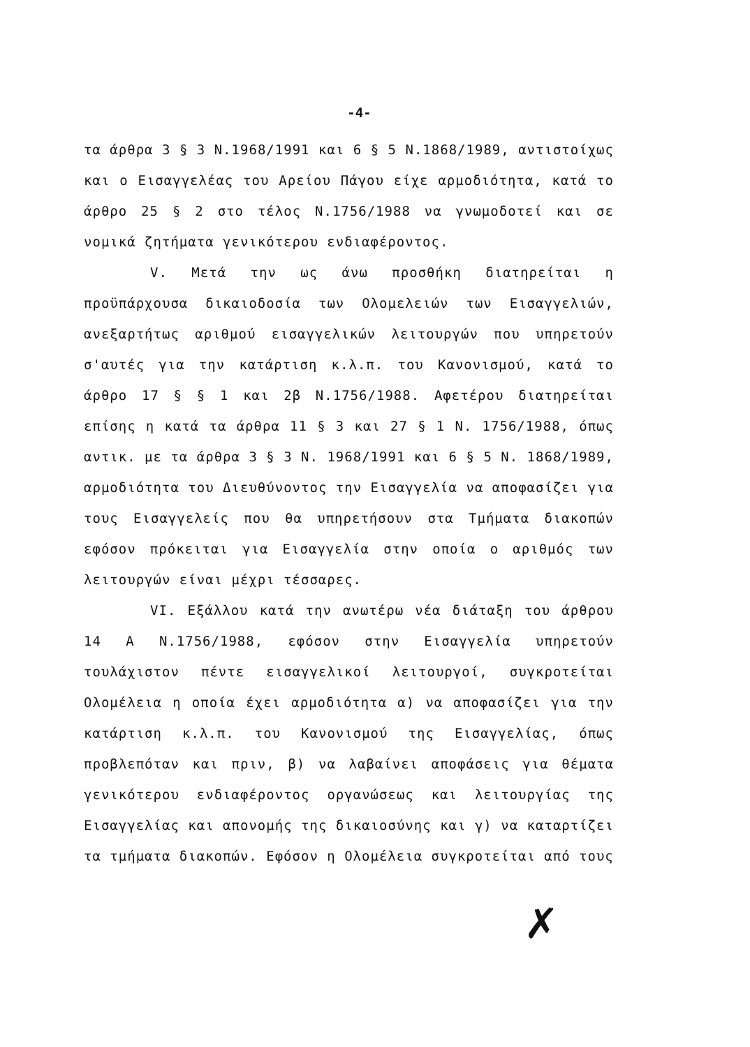-4-
τα άρθρα 3 § 3 Ν.1968/1991 και 6 § 5 Ν.1868/1989, αντιστοίχως και ο Εισαγγελέας του Αρείου Πάγου είχε αρμοδιότητα, κατά το άρθρο 25 § 2 στο τέλος Ν.1756/1988 να γνωμοδοτεί και σε νομικά ζητήματα γενικότερου ενδιαφέροντος.
V. Μετά την ως άνω προσθήκη διατηρείται η προϋπάρχουσα δικαιοδοσία των Ολομελειών των Εισαγγελιών, ανεξαρτήτως αριθμού εισαγγελικών λειτουργών που υπηρετούν σ'αυτές για την κατάρτιση κ.λ.π. του Κανονισμού, κατά το άρθρο 17 § § 1 και 2β Ν.1756/1988. Αφετέρου διατηρείται επίσης η κατά τα άρθρα 11 § 3 και 27 § 1 Ν. 1756/1988, όπως αντικ. με τα άρθρα 3 § 3 Ν. 1968/1991 και 6 § 5 Ν. 1868/1989, αρμοδιότητα του Διευθύνοντος την Εισαγγελία να αποφασίζει για τους Εισαγγελείς που θα υπηρετήσουν στα Τμήματα διακοπών εφόσον πρόκειται για Εισαγγελία στην οποία ο αριθμός των λειτουργών είναι μέχρι τέσσαρες.
VI. Εξάλλου κατά την ανωτέρω νέα διάταξη του άρθρου 14 Α Ν.1756/1988, εφόσον στην Εισαγγελία υπηρετούν τουλάχιστον πέντε εισαγγελικοί λειτουργοί, συγκροτείται Ολομέλεια η οποία έχει αρμοδιότητα α) να αποφασίζει για την κατάρτιση κ.λ.π. του Κανονισμού της Εισαγγελίας, όπως προβλεπόταν και πριν, β) να λαβαίνει αποφάσεις για θέματα γενικότερου ενδιαφέροντος οργανώσεως και λειτουργίας της Εισαγγελίας και απονομής της δικαιοσύνης και γ) να καταρτίζει τα τμήματα διακοπών. Εφόσον η Ολομέλεια συγκροτείται από τους
✗